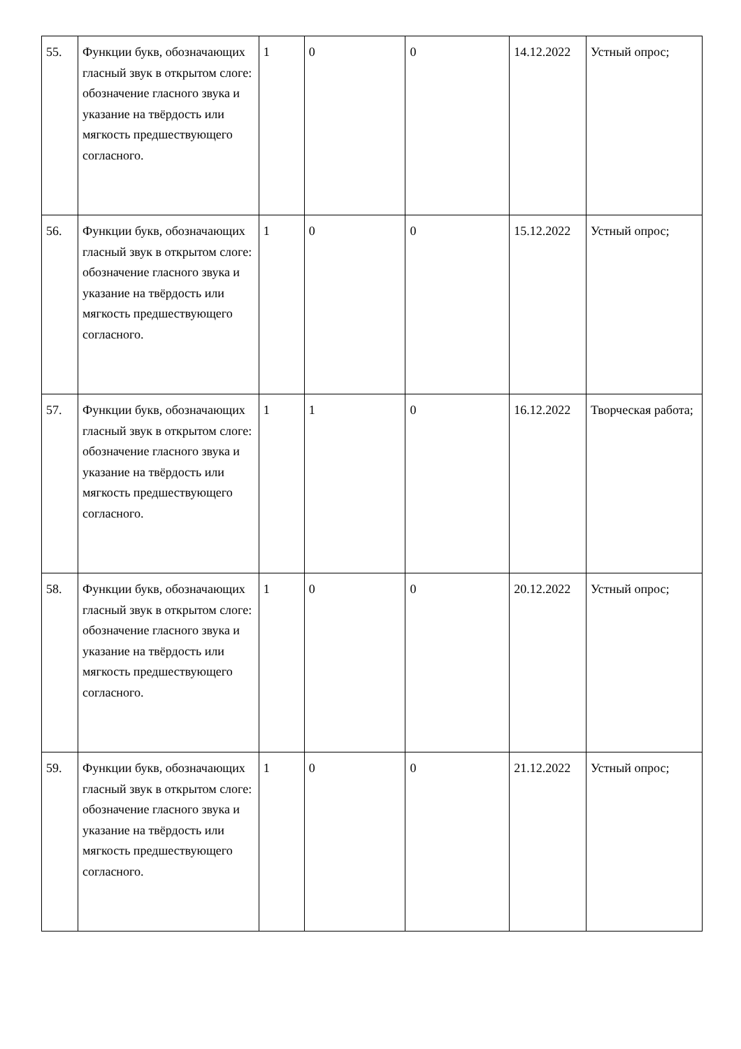| 55. | Функции букв, обозначающих гласный звук в открытом слоге: обозначение гласного звука и указание на твёрдость или мягкость предшествующего согласного. | 1 | 0 | 0 | 14.12.2022 | Устный опрос; |
| 56. | Функции букв, обозначающих гласный звук в открытом слоге: обозначение гласного звука и указание на твёрдость или мягкость предшествующего согласного. | 1 | 0 | 0 | 15.12.2022 | Устный опрос; |
| 57. | Функции букв, обозначающих гласный звук в открытом слоге: обозначение гласного звука и указание на твёрдость или мягкость предшествующего согласного. | 1 | 1 | 0 | 16.12.2022 | Творческая работа; |
| 58. | Функции букв, обозначающих гласный звук в открытом слоге: обозначение гласного звука и указание на твёрдость или мягкость предшествующего согласного. | 1 | 0 | 0 | 20.12.2022 | Устный опрос; |
| 59. | Функции букв, обозначающих гласный звук в открытом слоге: обозначение гласного звука и указание на твёрдость или мягкость предшествующего согласного. | 1 | 0 | 0 | 21.12.2022 | Устный опрос; |